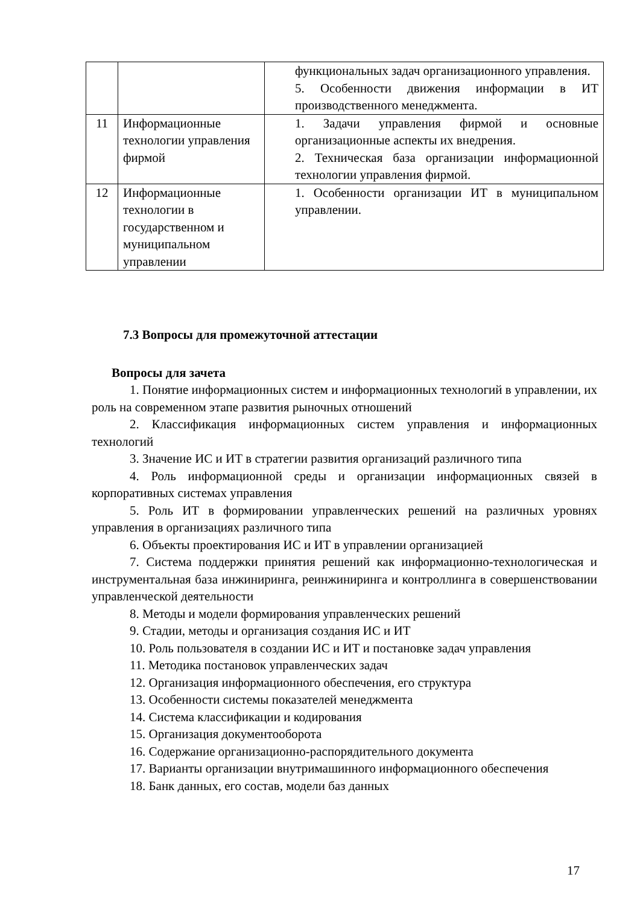| | | функциональных задач организационного управления. 5. Особенности движения информации в ИТ производственного менеджмента. |
| 11 | Информационные технологии управления фирмой | 1. Задачи управления фирмой и основные организационные аспекты их внедрения. 2. Техническая база организации информационной технологии управления фирмой. |
| 12 | Информационные технологии в государственном и муниципальном управлении | 1. Особенности организации ИТ в муниципальном управлении. |
7.3 Вопросы для промежуточной аттестации
Вопросы для зачета
1. Понятие информационных систем и информационных технологий в управлении, их роль на современном этапе развития рыночных отношений
2. Классификация информационных систем управления и информационных технологий
3. Значение ИС и ИТ в стратегии развития организаций различного типа
4. Роль информационной среды и организации информационных связей в корпоративных системах управления
5. Роль ИТ в формировании управленческих решений на различных уровнях управления в организациях различного типа
6. Объекты проектирования ИС и ИТ в управлении организацией
7. Система поддержки принятия решений как информационно-технологическая и инструментальная база инжиниринга, реинжиниринга и контроллинга в совершенствовании управленческой деятельности
8. Методы и модели формирования управленческих решений
9. Стадии, методы и организация создания ИС и ИТ
10. Роль пользователя в создании ИС и ИТ и постановке задач управления
11. Методика постановок управленческих задач
12. Организация информационного обеспечения, его структура
13. Особенности системы показателей менеджмента
14. Система классификации и кодирования
15. Организация документооборота
16. Содержание организационно-распорядительного документа
17. Варианты организации внутримашинного информационного обеспечения
18. Банк данных, его состав, модели баз данных
17